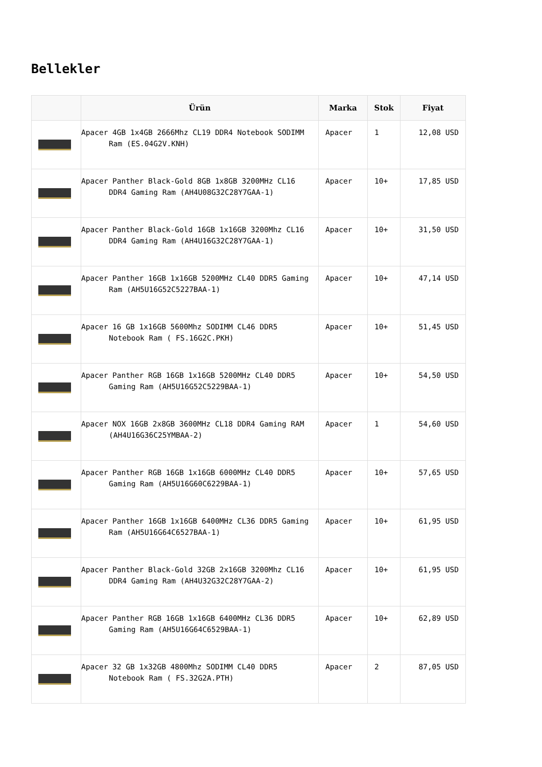Bellekler
| | Ürün | Marka | Stok | Fiyat |
| --- | --- | --- | --- | --- |
| | Apacer 4GB 1x4GB 2666Mhz CL19 DDR4 Notebook SODIMM Ram (ES.04G2V.KNH) | Apacer | 1 | 12,08 USD |
| | Apacer Panther Black-Gold 8GB 1x8GB 3200MHz CL16 DDR4 Gaming Ram (AH4U08G32C28Y7GAA-1) | Apacer | 10+ | 17,85 USD |
| | Apacer Panther Black-Gold 16GB 1x16GB 3200Mhz CL16 DDR4 Gaming Ram (AH4U16G32C28Y7GAA-1) | Apacer | 10+ | 31,50 USD |
| | Apacer Panther 16GB 1x16GB 5200MHz CL40 DDR5 Gaming Ram (AH5U16G52C5227BAA-1) | Apacer | 10+ | 47,14 USD |
| | Apacer 16 GB 1x16GB 5600Mhz SODIMM CL46 DDR5 Notebook Ram ( FS.16G2C.PKH) | Apacer | 10+ | 51,45 USD |
| | Apacer Panther RGB 16GB 1x16GB 5200MHz CL40 DDR5 Gaming Ram (AH5U16G52C5229BAA-1) | Apacer | 10+ | 54,50 USD |
| | Apacer NOX 16GB 2x8GB 3600MHz CL18 DDR4 Gaming RAM (AH4U16G36C25YMBAA-2) | Apacer | 1 | 54,60 USD |
| | Apacer Panther RGB 16GB 1x16GB 6000MHz CL40 DDR5 Gaming Ram (AH5U16G60C6229BAA-1) | Apacer | 10+ | 57,65 USD |
| | Apacer Panther 16GB 1x16GB 6400MHz CL36 DDR5 Gaming Ram (AH5U16G64C6527BAA-1) | Apacer | 10+ | 61,95 USD |
| | Apacer Panther Black-Gold 32GB 2x16GB 3200Mhz CL16 DDR4 Gaming Ram (AH4U32G32C28Y7GAA-2) | Apacer | 10+ | 61,95 USD |
| | Apacer Panther RGB 16GB 1x16GB 6400MHz CL36 DDR5 Gaming Ram (AH5U16G64C6529BAA-1) | Apacer | 10+ | 62,89 USD |
| | Apacer 32 GB 1x32GB 4800Mhz SODIMM CL40 DDR5 Notebook Ram ( FS.32G2A.PTH) | Apacer | 2 | 87,05 USD |